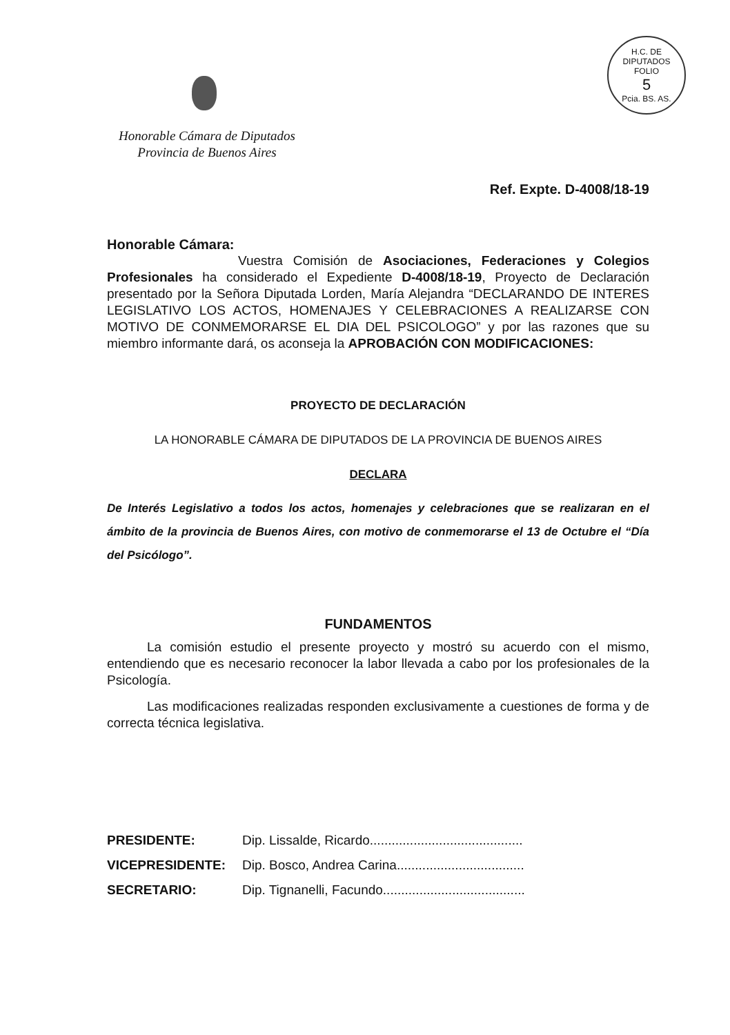Honorable Cámara de Diputados
Provincia de Buenos Aires
H.C. DE DIPUTADOS
FOLIO
5
Pcia. BS. AS.
Ref. Expte. D-4008/18-19
Honorable Cámara:
Vuestra Comisión de Asociaciones, Federaciones y Colegios Profesionales ha considerado el Expediente D-4008/18-19, Proyecto de Declaración presentado por la Señora Diputada Lorden, María Alejandra “DECLARANDO DE INTERES LEGISLATIVO LOS ACTOS, HOMENAJES Y CELEBRACIONES A REALIZARSE CON MOTIVO DE CONMEMORARSE EL DIA DEL PSICOLOGO” y por las razones que su miembro informante dará, os aconseja la APROBACIÓN CON MODIFICACIONES:
PROYECTO DE DECLARACIÓN
LA HONORABLE CÁMARA DE DIPUTADOS DE LA PROVINCIA DE BUENOS AIRES
DECLARA
De Interés Legislativo a todos los actos, homenajes y celebraciones que se realizaran en el ámbito de la provincia de Buenos Aires, con motivo de conmemorarse el 13 de Octubre el “Día del Psicólogo”.
FUNDAMENTOS
La comisión estudio el presente proyecto y mostró su acuerdo con el mismo, entendiendo que es necesario reconocer la labor llevada a cabo por los profesionales de la Psicología.
Las modificaciones realizadas responden exclusivamente a cuestiones de forma y de correcta técnica legislativa.
PRESIDENTE: Dip. Lissalde, Ricardo..........................................
VICEPRESIDENTE: Dip. Bosco, Andrea Carina...................................
SECRETARIO: Dip. Tignanelli, Facundo.......................................